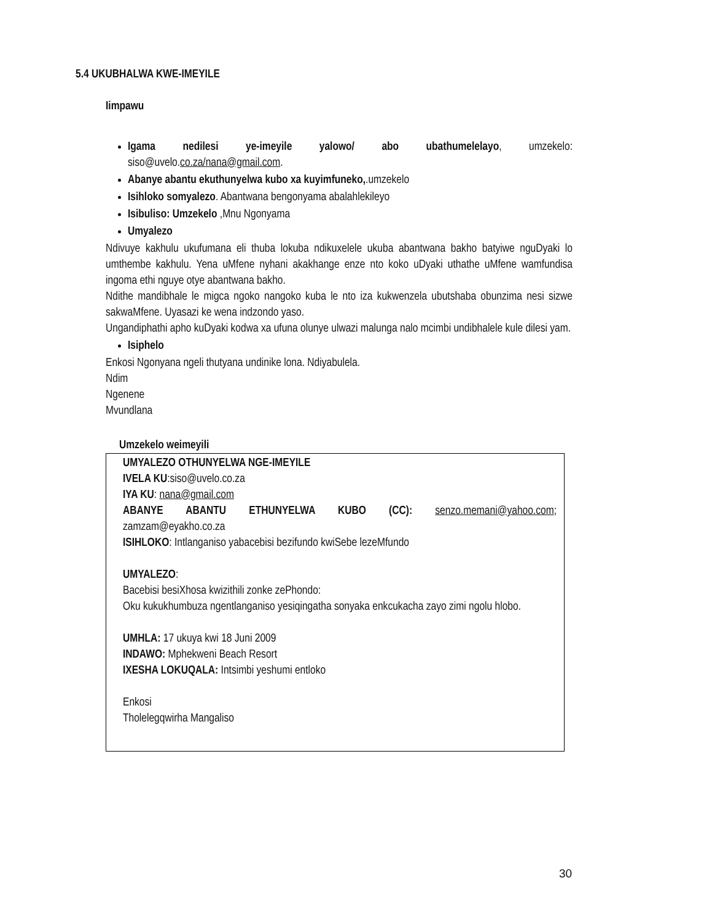5.4 UKUBHALWA KWE-IMEYILE
Iimpawu
Igama nedilesi ye-imeyile yalowo/ abo ubathumelelayo, umzekelo: siso@uvelo.co.za/nana@gmail.com.
Abanye abantu ekuthunyelwa kubo xa kuyimfuneko,.umzekelo
Isihloko somyalezo. Abantwana bengonyama abalahlekileyo
Isibuliso: Umzekelo ,Mnu Ngonyama
Umyalezo
Ndivuye kakhulu ukufumana eli thuba lokuba ndikuxelele ukuba abantwana bakho batyiwe nguDyaki lo umthembe kakhulu. Yena uMfene nyhani akakhange enze nto koko uDyaki uthathe uMfene wamfundisa ingoma ethi nguye otye abantwana bakho.
Ndithe mandibhale le migca ngoko nangoko kuba le nto iza kukwenzela ubutshaba obunzima nesi sizwe sakwaMfene. Uyasazi ke wena indzondo yaso.
Ungandiphathi apho kuDyaki kodwa xa ufuna olunye ulwazi malunga nalo mcimbi undibhalele kule dilesi yam.
Isiphelo
Enkosi Ngonyana ngeli thutyana undinike lona. Ndiyabulela.
Ndim
Ngenene
Mvundlana
Umzekelo weimeyili
UMYALEZO OTHUNYELWA NGE-IMEYILE
IVELA KU:siso@uvelo.co.za
IYA KU: nana@gmail.com
ABANYE ABANTU ETHUNYELWA KUBO (CC): senzo.memani@yahoo.com; zamzam@eyakho.co.za
ISIHLOKO: Intlanganiso yabacebisi bezifundo kwiSebe lezeMfundo
UMYALEZO:
Bacebisi besiXhosa kwizithili zonke zePhondo:
Oku kukukhumbuza ngentlanganiso yesiqingatha sonyaka enkcukacha zayo zimi ngolu hlobo.
UMHLA: 17 ukuya kwi 18 Juni 2009
INDAWO: Mphekweni Beach Resort
IXESHA LOKUQALA: Intsimbi yeshumi entloko
Enkosi
Tholelegqwirha Mangaliso
30